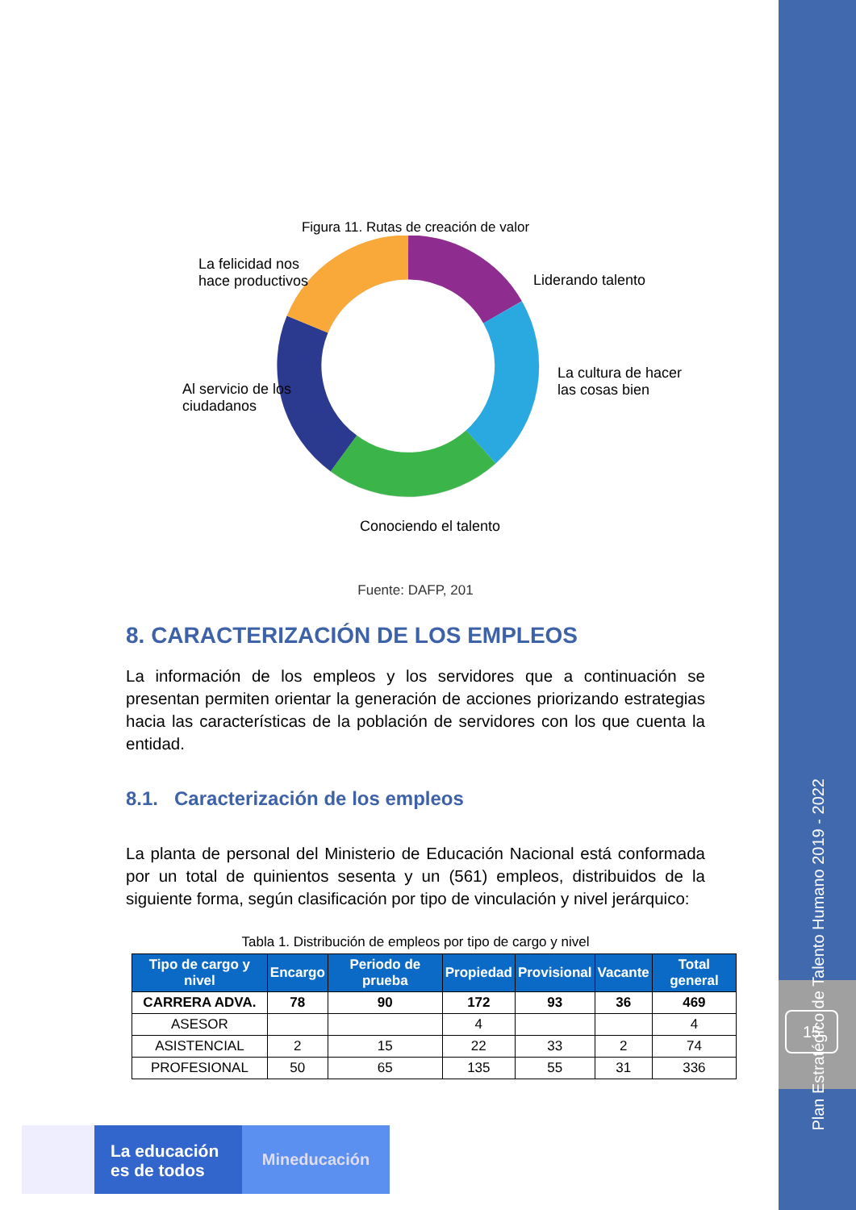Figura 11. Rutas de creación de valor
La felicidad nos
hace productivos
Liderando talento
La cultura de hacer
las cosas bien
Al servicio de los
ciudadanos
Conociendo el talento
Fuente: DAFP, 201
8. CARACTERIZACIÓN DE LOS EMPLEOS
La información de los empleos y los servidores que a continuación se presentan permiten orientar la generación de acciones priorizando estrategias hacia las características de la población de servidores con los que cuenta la entidad.
8.1. Caracterización de los empleos
La planta de personal del Ministerio de Educación Nacional está conformada por un total de quinientos sesenta y un (561) empleos, distribuidos de la siguiente forma, según clasificación por tipo de vinculación y nivel jerárquico:
Tabla 1. Distribución de empleos por tipo de cargo y nivel
| Tipo de cargo y nivel | Encargo | Periodo de prueba | Propiedad | Provisional | Vacante | Total general |
| --- | --- | --- | --- | --- | --- | --- |
| CARRERA ADVA. | 78 | 90 | 172 | 93 | 36 | 469 |
| ASESOR | | | 4 | | | 4 |
| ASISTENCIAL | 2 | 15 | 22 | 33 | 2 | 74 |
| PROFESIONAL | 50 | 65 | 135 | 55 | 31 | 336 |
Plan Estratégico de Talento Humano 2019 - 2022
15
La educación
es de todos
Mineducación